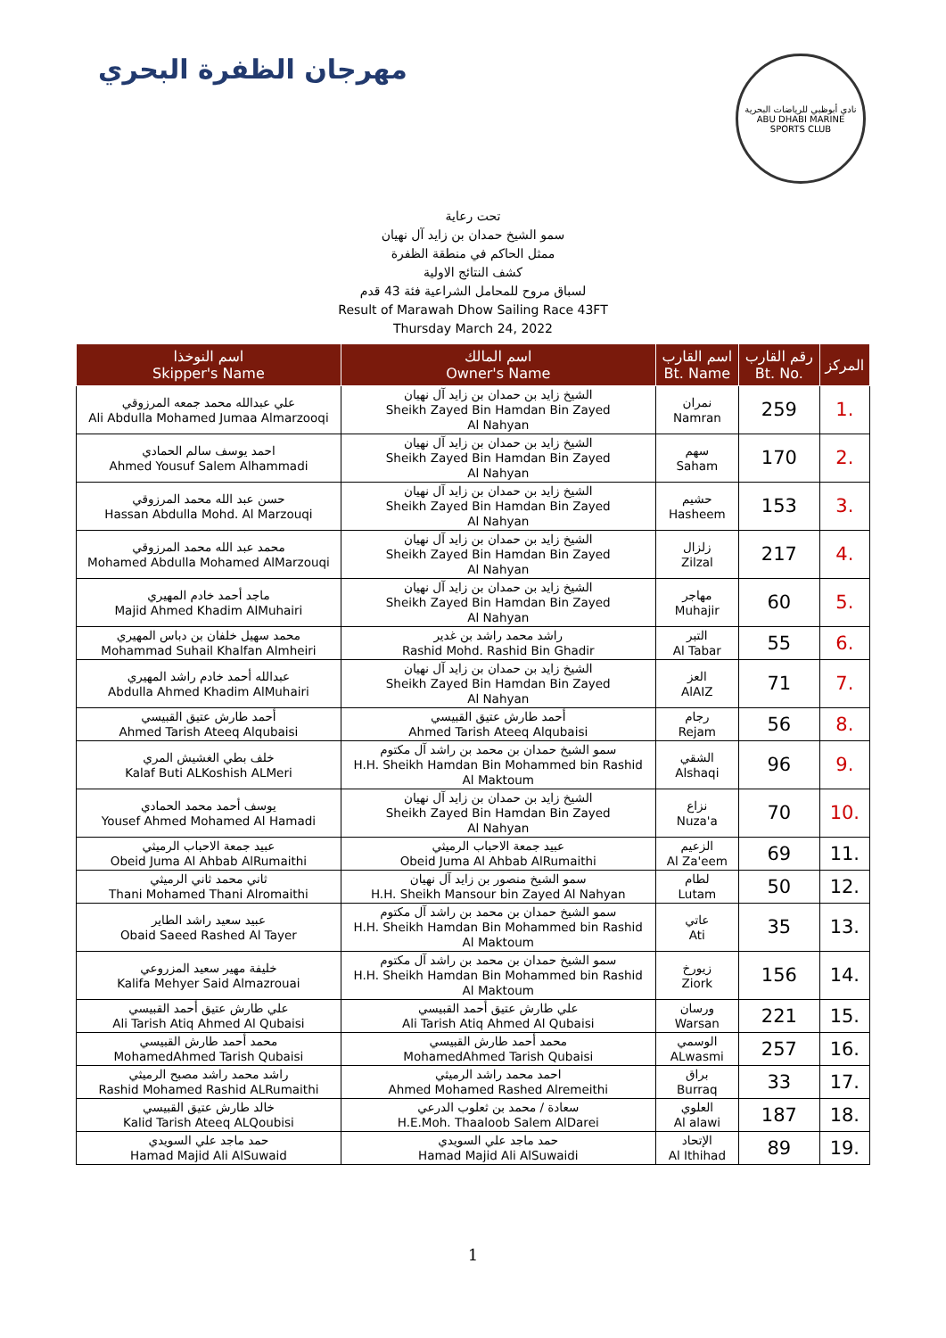مهرجان الظفرة البحري
نادي أبوظبي للرياضات البحرية
ABU DHABI MARINE SPORTS CLUB
تحت رعاية
سمو الشيخ حمدان بن زايد آل نهيان
ممثل الحاكم في منطقة الظفرة
كشف النتائج الاولية
لسباق مروح للمحامل الشراعية فئة 43 قدم
Result of Marawah Dhow Sailing Race 43FT
Thursday March 24, 2022
| اسم النوخذا Skipper's Name | اسم المالك Owner's Name | اسم القارب Bt. Name | رقم القارب Bt. No. | المركز |
| --- | --- | --- | --- | --- |
| علي عبدالله محمد جمعه المرزوقي Ali Abdulla Mohamed Jumaa Almarzooqi | الشيخ زايد بن حمدان بن زايد آل نهيان Sheikh Zayed Bin Hamdan Bin Zayed Al Nahyan | نمران Namran | 259 | 1. |
| احمد يوسف سالم الحمادي Ahmed Yousuf Salem Alhammadi | الشيخ زايد بن حمدان بن زايد آل نهيان Sheikh Zayed Bin Hamdan Bin Zayed Al Nahyan | سهم Saham | 170 | 2. |
| حسن عبد الله محمد المرزوقي Hassan Abdulla Mohd. Al Marzouqi | الشيخ زايد بن حمدان بن زايد آل نهيان Sheikh Zayed Bin Hamdan Bin Zayed Al Nahyan | حشيم Hasheem | 153 | 3. |
| محمد عبد الله محمد المرزوقي Mohamed Abdulla Mohamed AlMarzouqi | الشيخ زايد بن حمدان بن زايد آل نهيان Sheikh Zayed Bin Hamdan Bin Zayed Al Nahyan | زلزال Zilzal | 217 | 4. |
| ماجد أحمد خادم المهيري Majid Ahmed Khadim AlMuhairi | الشيخ زايد بن حمدان بن زايد آل نهيان Sheikh Zayed Bin Hamdan Bin Zayed Al Nahyan | مهاجر Muhajir | 60 | 5. |
| محمد سهيل خلفان بن دباس المهيري Mohammad Suhail Khalfan Almheiri | راشد محمد راشد بن غدير Rashid Mohd. Rashid Bin Ghadir | التبر Al Tabar | 55 | 6. |
| عبدالله أحمد خادم راشد المهيري Abdulla Ahmed Khadim AlMuhairi | الشيخ زايد بن حمدان بن زايد آل نهيان Sheikh Zayed Bin Hamdan Bin Zayed Al Nahyan | العز AlAIZ | 71 | 7. |
| أحمد طارش عتيق القبيسي Ahmed Tarish Ateeq Alqubaisi | أحمد طارش عتيق القبيسي Ahmed Tarish Ateeq Alqubaisi | رجام Rejam | 56 | 8. |
| خلف بطي الغشيش المري Kalaf Buti ALKoshish ALMeri | سمو الشيخ حمدان بن محمد بن راشد آل مكتوم H.H. Sheikh Hamdan Bin Mohammed bin Rashid Al Maktoum | الشقي Alshaqi | 96 | 9. |
| يوسف أحمد محمد الحمادي Yousef Ahmed Mohamed Al Hamadi | الشيخ زايد بن حمدان بن زايد آل نهيان Sheikh Zayed Bin Hamdan Bin Zayed Al Nahyan | نزاع Nuza'a | 70 | 10. |
| عبيد جمعة الاحباب الرميثي Obeid Juma Al Ahbab AlRumaithi | عبيد جمعة الاحباب الرميثي Obeid Juma Al Ahbab AlRumaithi | الزعيم Al Za'eem | 69 | 11. |
| ثاني محمد ثاني الرميثي Thani Mohamed Thani Alromaithi | سمو الشيخ منصور بن زايد آل نهيان H.H. Sheikh Mansour bin Zayed Al Nahyan | لطام Lutam | 50 | 12. |
| عبيد سعيد راشد الطاير Obaid Saeed Rashed Al Tayer | سمو الشيخ حمدان بن محمد بن راشد آل مكتوم H.H. Sheikh Hamdan Bin Mohammed bin Rashid Al Maktoum | عاتي Ati | 35 | 13. |
| خليفة مهير سعيد المزروعي Kalifa Mehyer Said Almazrouai | سمو الشيخ حمدان بن محمد بن راشد آل مكتوم H.H. Sheikh Hamdan Bin Mohammed bin Rashid Al Maktoum | زيورخ Ziork | 156 | 14. |
| علي طارش عتيق أحمد القبيسي Ali Tarish Atiq Ahmed Al Qubaisi | علي طارش عتيق أحمد القبيسي Ali Tarish Atiq Ahmed Al Qubaisi | ورسان Warsan | 221 | 15. |
| محمد أحمد طارش القبيسي MohamedAhmed Tarish Qubaisi | محمد أحمد طارش القبيسي MohamedAhmed Tarish Qubaisi | الوسمي ALwasmi | 257 | 16. |
| راشد محمد راشد مصبح الرميثي Rashid Mohamed Rashid ALRumaithi | احمد محمد راشد الرميثي Ahmed Mohamed Rashed Alremeithi | براق Burraq | 33 | 17. |
| خالد طارش عتيق القبيسي Kalid Tarish Ateeq ALQoubisi | سعادة / محمد بن ثعلوب الدرعي H.E.Moh. Thaaloob Salem AlDarei | العلوي Al alawi | 187 | 18. |
| حمد ماجد علي السويدي Hamad Majid Ali AlSuwaid | حمد ماجد علي السويدي Hamad Majid Ali AlSuwaidi | الإتحاد Al Ithihad | 89 | 19. |
1